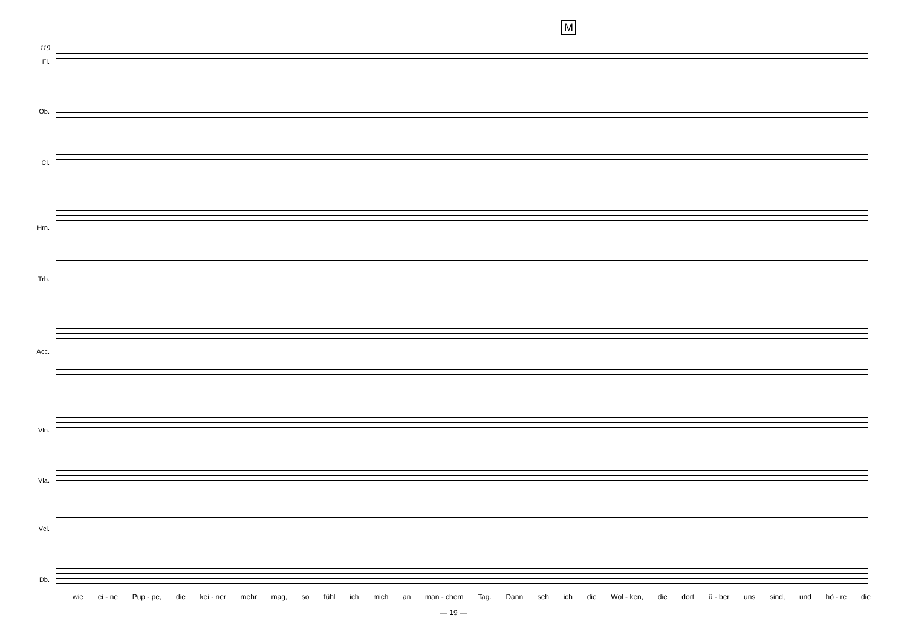119
M
Fl.
Ob.
Cl.
Hrn.
Trb.
Acc.
Vln.
Vla.
Vcl.
Db.
wie ei - ne Pup - pe, die kei - ner mehr mag, so fühl ich mich an man - chem Tag. Dann seh ich die Wol - ken, die dort ü - ber uns sind, und hö - re die
— 19 —